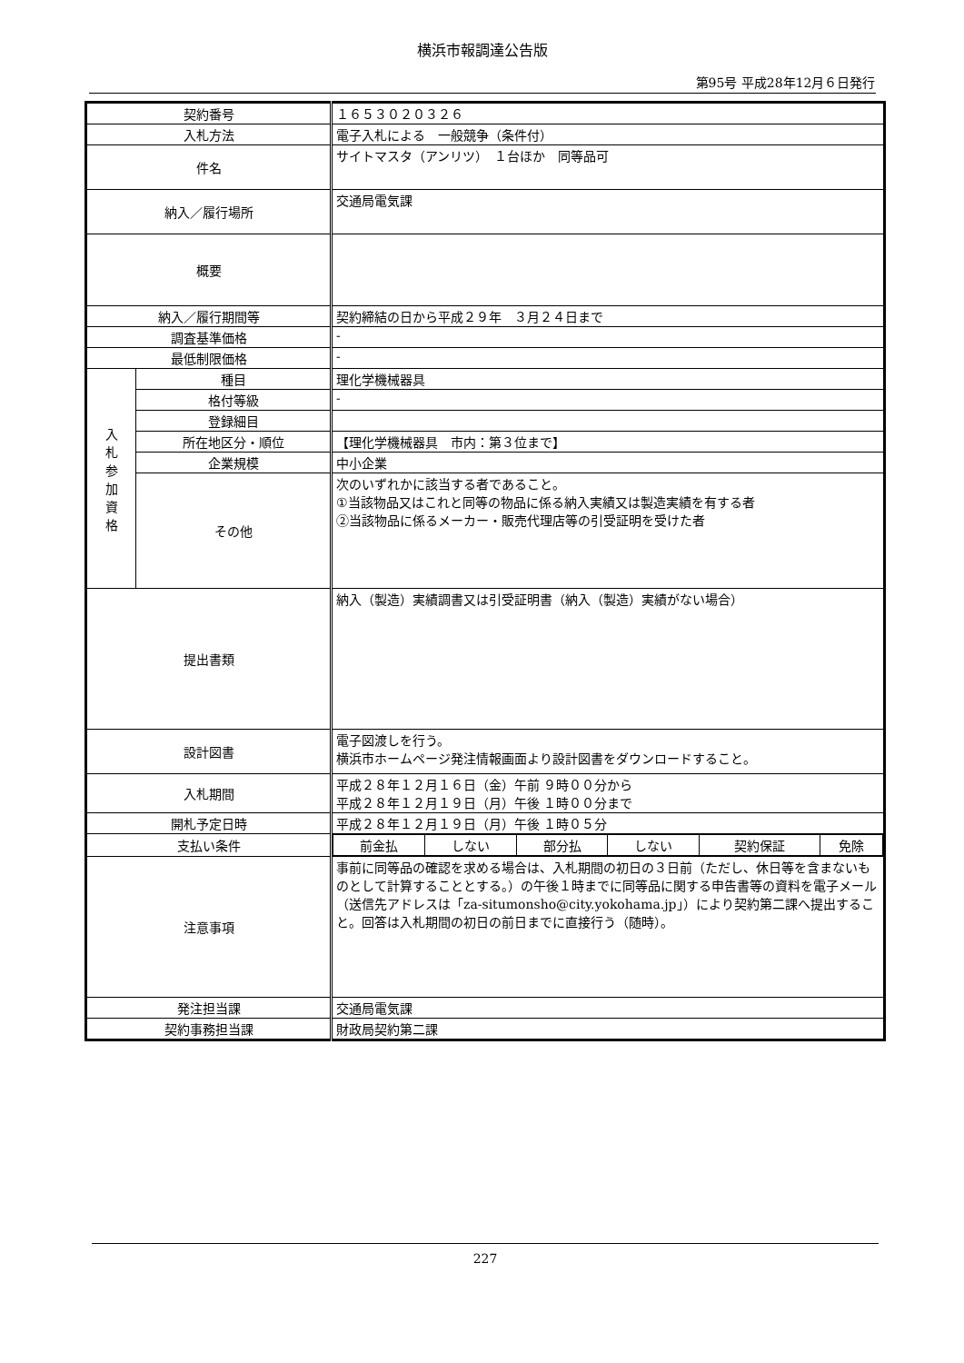横浜市報調達公告版
第95号 平成28年12月６日発行
| 契約番号 | | １６５３０２０３２６ |
| 入札方法 | | 電子入札による 一般競争（条件付） |
| 件名 | | サイトマスタ（アンリツ） １台ほか 同等品可 |
| 納入／履行場所 | | 交通局電気課 |
| 概要 | | |
| 納入／履行期間等 | | 契約締結の日から平成２９年 ３月２４日まで |
| 調査基準価格 | | - |
| 最低制限価格 | | - |
| 入 札 参 加 資 格 | 種目 | 理化学機械器具 |
| | 格付等級 | - |
| | 登録細目 | |
| | 所在地区分・順位 | 【理化学機械器具 市内：第３位まで】 |
| | 企業規模 | 中小企業 |
| | その他 | 次のいずれかに該当する者であること。 ①当該物品又はこれと同等の物品に係る納入実績又は製造実績を有する者 ②当該物品に係るメーカー・販売代理店等の引受証明を受けた者 |
| 提出書類 | | 納入（製造）実績調書又は引受証明書（納入（製造）実績がない場合） |
| 設計図書 | | 電子図渡しを行う。 横浜市ホームページ発注情報画面より設計図書をダウンロードすること。 |
| 入札期間 | | 平成２８年１２月１６日（金）午前 ９時００分から 平成２８年１２月１９日（月）午後 １時００分まで |
| 開札予定日時 | | 平成２８年１２月１９日（月）午後 １時０５分 |
| 支払い条件 | | / 前金払 / しない / 部分払 / しない / 契約保証 / 免除 / |
| 注意事項 | | 事前に同等品の確認を求める場合は、入札期間の初日の３日前（ただし、休日等を含まないものとして計算することとする。）の午後１時までに同等品に関する申告書等の資料を電子メール（送信先アドレスは「za-situmonsho@city.yokohama.jp」）により契約第二課へ提出すること。回答は入札期間の初日の前日までに直接行う（随時）。 |
| 発注担当課 | | 交通局電気課 |
| 契約事務担当課 | | 財政局契約第二課 |
227